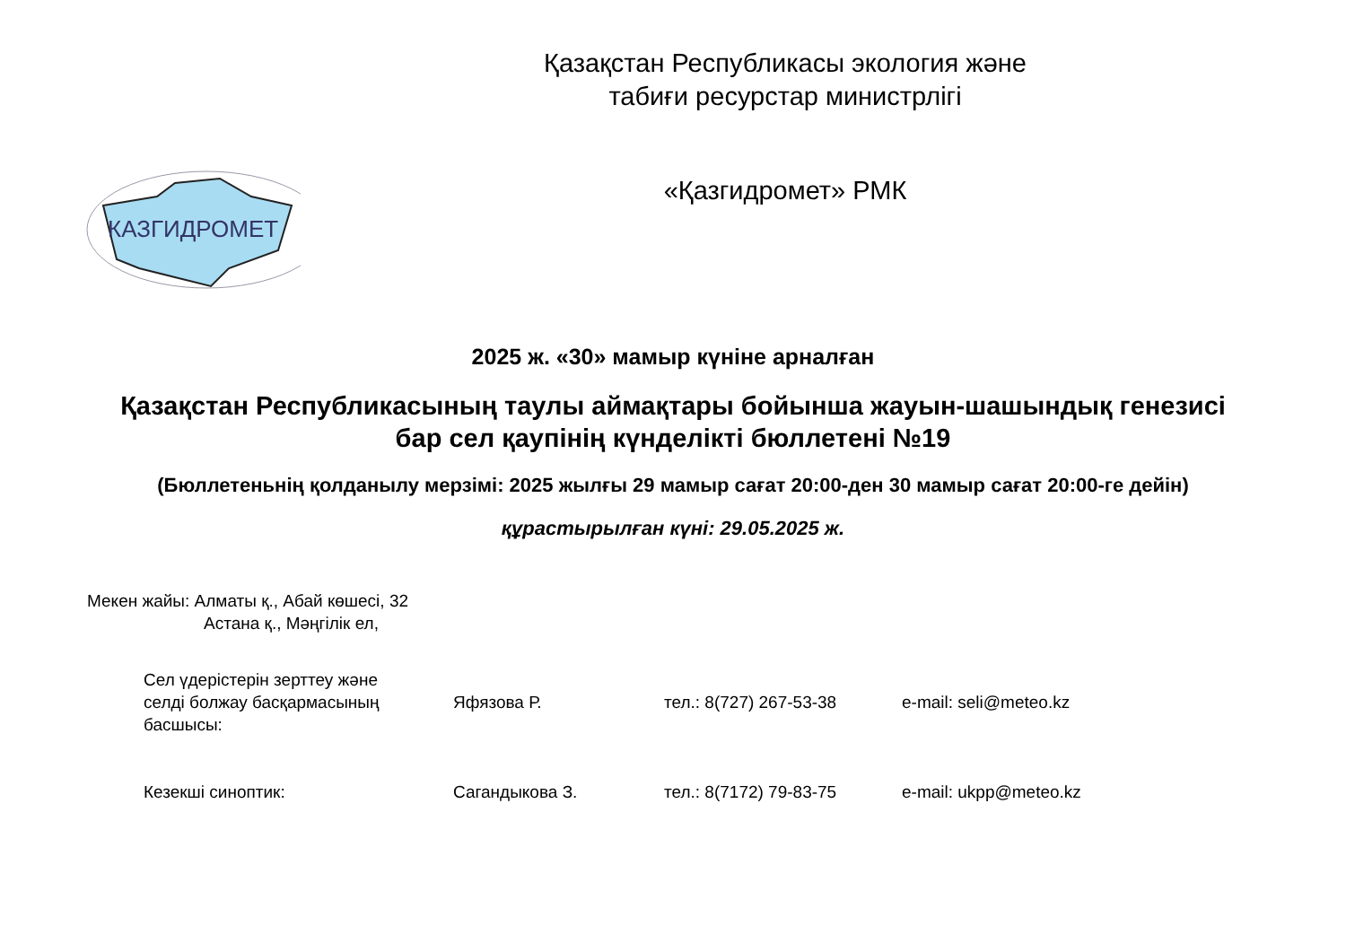Қазақстан Республикасы экология және
табиғи ресурстар министрлігі
«Қазгидромет» РМК
КАЗГИДРОМЕТ
2025 ж. «30» мамыр күніне арналған
Қазақстан Республикасының таулы аймақтары бойынша жауын-шашындық генезисі
бар сел қаупінің күнделікті бюллетені №19
(Бюллетеньнің қолданылу мерзімі: 2025 жылғы 29 мамыр сағат 20:00-ден 30 мамыр сағат 20:00-ге дейін)
құрастырылған күні: 29.05.2025 ж.
Мекен жайы: Алматы қ., Абай көшесі, 32
Астана қ., Мәңгілік ел,
| Сел үдерістерін зерттеу және селді болжау басқармасының басшысы: | Яфязова Р. | тел.: 8(727) 267-53-38 | e-mail: seli@meteo.kz |
| Кезекші синоптик: | Сагандыкова З. | тел.: 8(7172) 79-83-75 | e-mail: ukpp@meteo.kz |